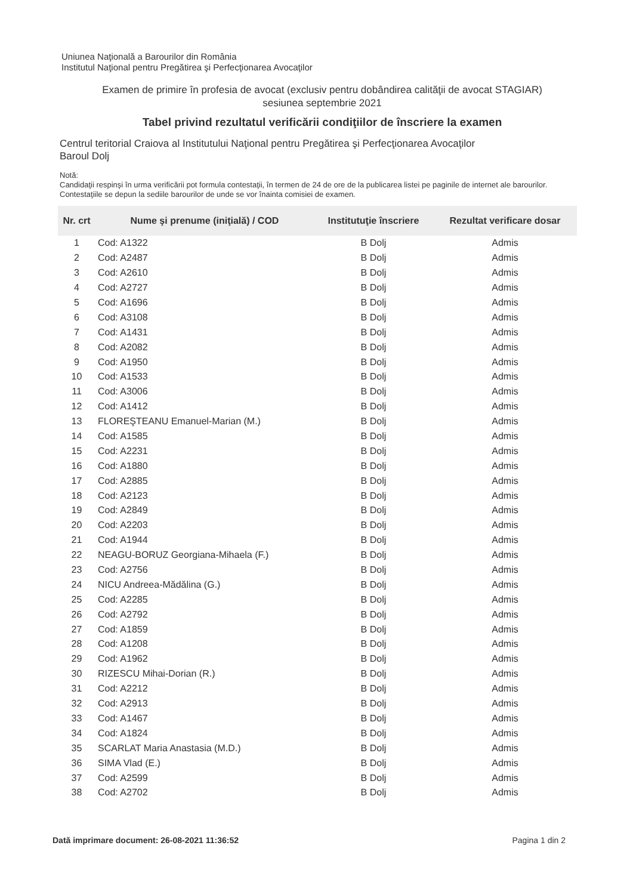Uniunea Naţională a Barourilor din România
Institutul Naţional pentru Pregătirea şi Perfecţionarea Avocaţilor
Examen de primire în profesia de avocat (exclusiv pentru dobândirea calităţii de avocat STAGIAR)
sesiunea septembrie 2021
Tabel privind rezultatul verificării condiţiilor de înscriere la examen
Centrul teritorial Craiova al Institutului Naţional pentru Pregătirea şi Perfecţionarea Avocaţilor
Baroul Dolj
Notă:
Candidaţii respinşi în urma verificării pot formula contestaţii, în termen de 24 de ore de la publicarea listei pe paginile de internet ale barourilor. Contestaţiile se depun la sediile barourilor de unde se vor înainta comisiei de examen.
| Nr. crt | Nume şi prenume (iniţială) / COD | Institutuţie înscriere | Rezultat verificare dosar |
| --- | --- | --- | --- |
| 1 | Cod: A1322 | B Dolj | Admis |
| 2 | Cod: A2487 | B Dolj | Admis |
| 3 | Cod: A2610 | B Dolj | Admis |
| 4 | Cod: A2727 | B Dolj | Admis |
| 5 | Cod: A1696 | B Dolj | Admis |
| 6 | Cod: A3108 | B Dolj | Admis |
| 7 | Cod: A1431 | B Dolj | Admis |
| 8 | Cod: A2082 | B Dolj | Admis |
| 9 | Cod: A1950 | B Dolj | Admis |
| 10 | Cod: A1533 | B Dolj | Admis |
| 11 | Cod: A3006 | B Dolj | Admis |
| 12 | Cod: A1412 | B Dolj | Admis |
| 13 | FLOREŞTEANU Emanuel-Marian (M.) | B Dolj | Admis |
| 14 | Cod: A1585 | B Dolj | Admis |
| 15 | Cod: A2231 | B Dolj | Admis |
| 16 | Cod: A1880 | B Dolj | Admis |
| 17 | Cod: A2885 | B Dolj | Admis |
| 18 | Cod: A2123 | B Dolj | Admis |
| 19 | Cod: A2849 | B Dolj | Admis |
| 20 | Cod: A2203 | B Dolj | Admis |
| 21 | Cod: A1944 | B Dolj | Admis |
| 22 | NEAGU-BORUZ Georgiana-Mihaela (F.) | B Dolj | Admis |
| 23 | Cod: A2756 | B Dolj | Admis |
| 24 | NICU Andreea-Mădălina (G.) | B Dolj | Admis |
| 25 | Cod: A2285 | B Dolj | Admis |
| 26 | Cod: A2792 | B Dolj | Admis |
| 27 | Cod: A1859 | B Dolj | Admis |
| 28 | Cod: A1208 | B Dolj | Admis |
| 29 | Cod: A1962 | B Dolj | Admis |
| 30 | RIZESCU Mihai-Dorian (R.) | B Dolj | Admis |
| 31 | Cod: A2212 | B Dolj | Admis |
| 32 | Cod: A2913 | B Dolj | Admis |
| 33 | Cod: A1467 | B Dolj | Admis |
| 34 | Cod: A1824 | B Dolj | Admis |
| 35 | SCARLAT Maria Anastasia (M.D.) | B Dolj | Admis |
| 36 | SIMA Vlad (E.) | B Dolj | Admis |
| 37 | Cod: A2599 | B Dolj | Admis |
| 38 | Cod: A2702 | B Dolj | Admis |
Dată imprimare document: 26-08-2021 11:36:52 Pagina 1 din 2